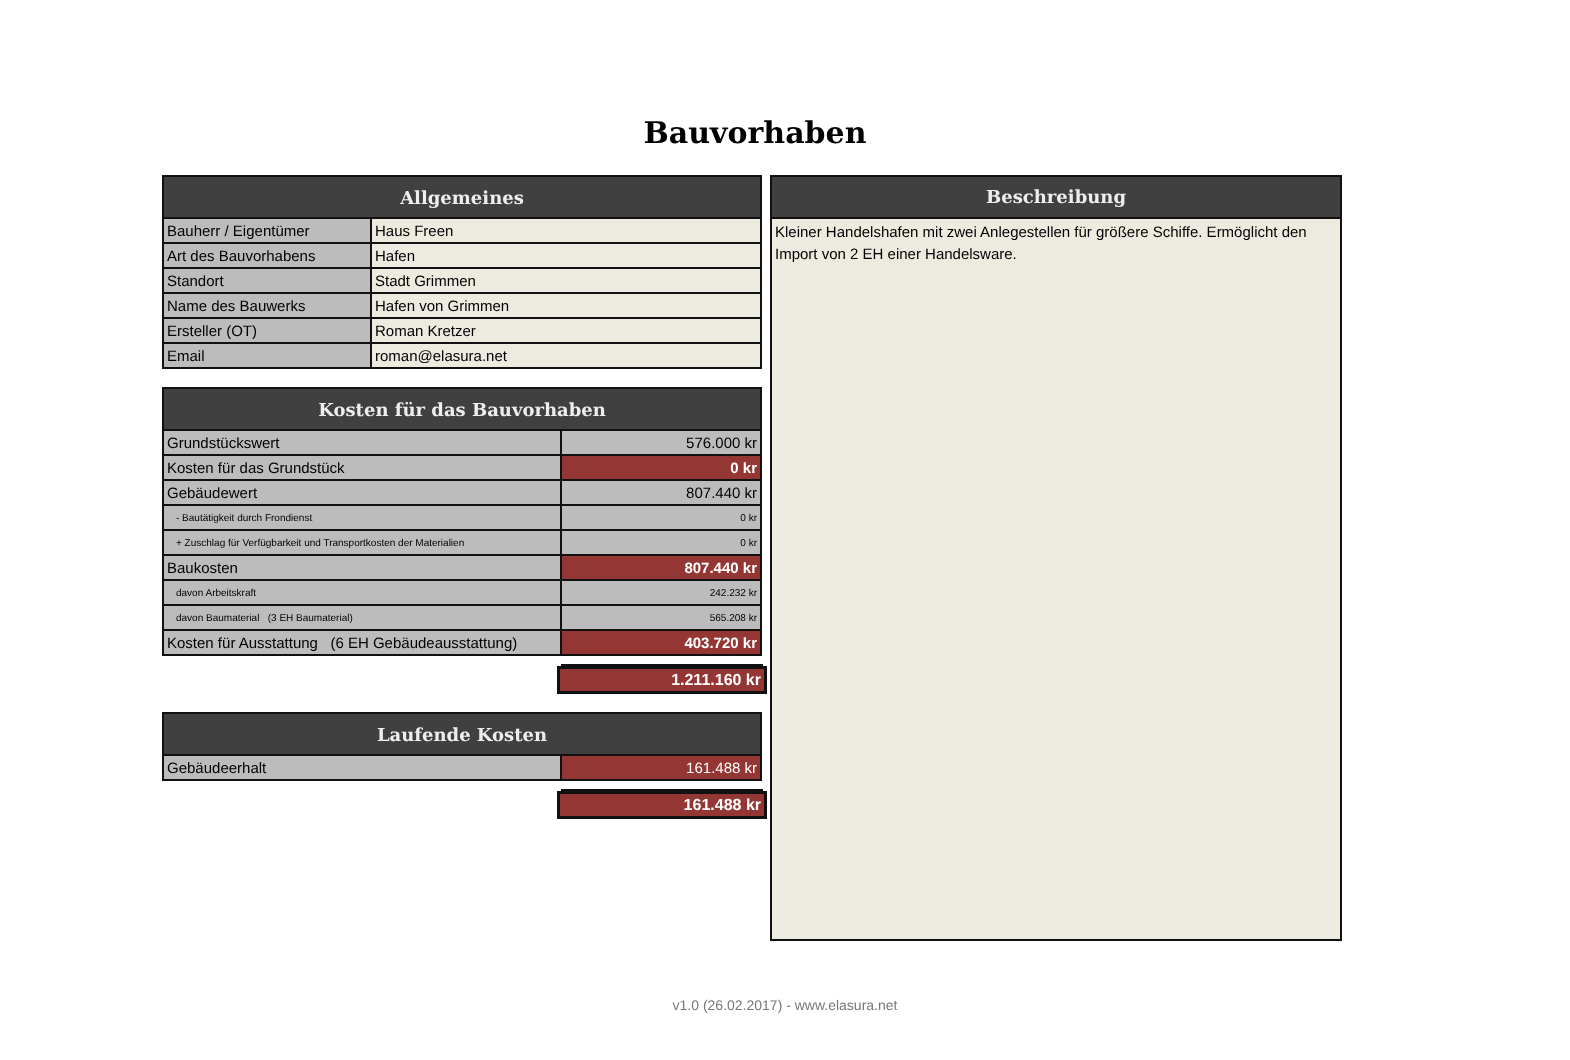Bauvorhaben
| Allgemeines | |
| --- | --- |
| Bauherr / Eigentümer | Haus Freen |
| Art des Bauvorhabens | Hafen |
| Standort | Stadt Grimmen |
| Name des Bauwerks | Hafen von Grimmen |
| Ersteller (OT) | Roman Kretzer |
| Email | roman@elasura.net |
| Kosten für das Bauvorhaben | |
| --- | --- |
| Grundstückswert | 576.000 kr |
| Kosten für das Grundstück | 0 kr |
| Gebäudewert | 807.440 kr |
| - Bautätigkeit durch Frondienst | 0 kr |
| + Zuschlag für Verfügbarkeit und Transportkosten der Materialien | 0 kr |
| Baukosten | 807.440 kr |
| davon Arbeitskraft | 242.232 kr |
| davon Baumaterial (3 EH Baumaterial) | 565.208 kr |
| Kosten für Ausstattung (6 EH Gebäudeausstattung) | 403.720 kr |
1.211.160 kr
| Laufende Kosten | |
| --- | --- |
| Gebäudeerhalt | 161.488 kr |
161.488 kr
Beschreibung
Kleiner Handelshafen mit zwei Anlegestellen für größere Schiffe. Ermöglicht den Import von 2 EH einer Handelsware.
v1.0 (26.02.2017) - www.elasura.net